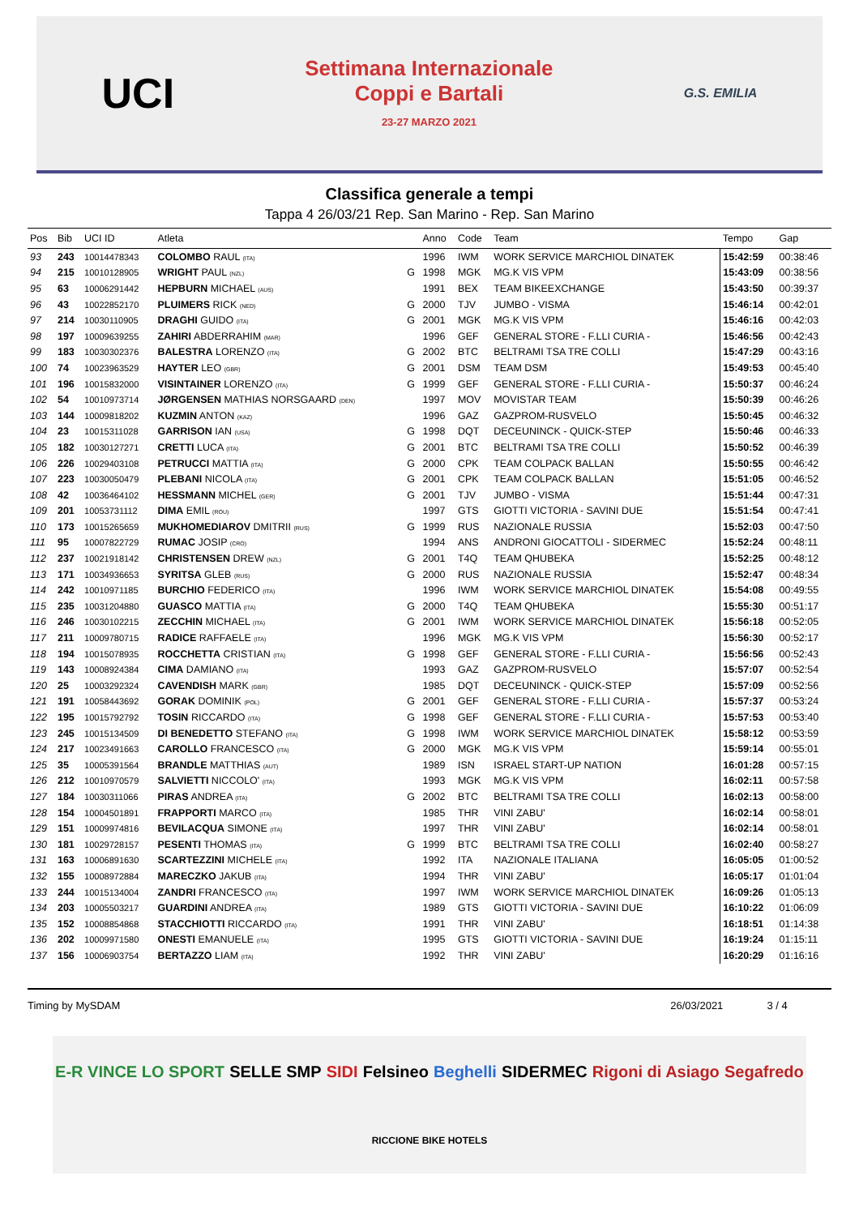UCI
Settimana Internazionale
Coppi e Bartali
23-27 MARZO 2021
G.S. EMILIA
Classifica generale a tempi
Tappa 4 26/03/21 Rep. San Marino - Rep. San Marino
| Pos | Bib | UCI ID | Atleta | | Anno | Code | Team | Tempo | Gap |
| --- | --- | --- | --- | --- | --- | --- | --- | --- | --- |
| 93 | 243 | 10014478343 | COLOMBO RAUL (ITA) | | 1996 | IWM | WORK SERVICE MARCHIOL DINATEK | 15:42:59 | 00:38:46 |
| 94 | 215 | 10010128905 | WRIGHT PAUL (NZL) | G | 1998 | MGK | MG.K VIS VPM | 15:43:09 | 00:38:56 |
| 95 | 63 | 10006291442 | HEPBURN MICHAEL (AUS) | | 1991 | BEX | TEAM BIKEEXCHANGE | 15:43:50 | 00:39:37 |
| 96 | 43 | 10022852170 | PLUIMERS RICK (NED) | G | 2000 | TJV | JUMBO - VISMA | 15:46:14 | 00:42:01 |
| 97 | 214 | 10030110905 | DRAGHI GUIDO (ITA) | G | 2001 | MGK | MG.K VIS VPM | 15:46:16 | 00:42:03 |
| 98 | 197 | 10009639255 | ZAHIRI ABDERRAHIM (MAR) | | 1996 | GEF | GENERAL STORE - F.LLI CURIA - | 15:46:56 | 00:42:43 |
| 99 | 183 | 10030302376 | BALESTRA LORENZO (ITA) | G | 2002 | BTC | BELTRAMI TSA TRE COLLI | 15:47:29 | 00:43:16 |
| 100 | 74 | 10023963529 | HAYTER LEO (GBR) | G | 2001 | DSM | TEAM DSM | 15:49:53 | 00:45:40 |
| 101 | 196 | 10015832000 | VISINTAINER LORENZO (ITA) | G | 1999 | GEF | GENERAL STORE - F.LLI CURIA - | 15:50:37 | 00:46:24 |
| 102 | 54 | 10010973714 | JØRGENSEN MATHIAS NORSGAARD (DEN) | | 1997 | MOV | MOVISTAR TEAM | 15:50:39 | 00:46:26 |
| 103 | 144 | 10009818202 | KUZMIN ANTON (KAZ) | | 1996 | GAZ | GAZPROM-RUSVELO | 15:50:45 | 00:46:32 |
| 104 | 23 | 10015311028 | GARRISON IAN (USA) | G | 1998 | DQT | DECEUNINCK - QUICK-STEP | 15:50:46 | 00:46:33 |
| 105 | 182 | 10030127271 | CRETTI LUCA (ITA) | G | 2001 | BTC | BELTRAMI TSA TRE COLLI | 15:50:52 | 00:46:39 |
| 106 | 226 | 10029403108 | PETRUCCI MATTIA (ITA) | G | 2000 | CPK | TEAM COLPACK BALLAN | 15:50:55 | 00:46:42 |
| 107 | 223 | 10030050479 | PLEBANI NICOLA (ITA) | G | 2001 | CPK | TEAM COLPACK BALLAN | 15:51:05 | 00:46:52 |
| 108 | 42 | 10036464102 | HESSMANN MICHEL (GER) | G | 2001 | TJV | JUMBO - VISMA | 15:51:44 | 00:47:31 |
| 109 | 201 | 10053731112 | DIMA EMIL (ROU) | | 1997 | GTS | GIOTTI VICTORIA - SAVINI DUE | 15:51:54 | 00:47:41 |
| 110 | 173 | 10015265659 | MUKHOMEDIAROV DMITRII (RUS) | G | 1999 | RUS | NAZIONALE RUSSIA | 15:52:03 | 00:47:50 |
| 111 | 95 | 10007822729 | RUMAC JOSIP (CRO) | | 1994 | ANS | ANDRONI GIOCATTOLI - SIDERMEC | 15:52:24 | 00:48:11 |
| 112 | 237 | 10021918142 | CHRISTENSEN DREW (NZL) | G | 2001 | T4Q | TEAM QHUBEKA | 15:52:25 | 00:48:12 |
| 113 | 171 | 10034936653 | SYRITSA GLEB (RUS) | G | 2000 | RUS | NAZIONALE RUSSIA | 15:52:47 | 00:48:34 |
| 114 | 242 | 10010971185 | BURCHIO FEDERICO (ITA) | | 1996 | IWM | WORK SERVICE MARCHIOL DINATEK | 15:54:08 | 00:49:55 |
| 115 | 235 | 10031204880 | GUASCO MATTIA (ITA) | G | 2000 | T4Q | TEAM QHUBEKA | 15:55:30 | 00:51:17 |
| 116 | 246 | 10030102215 | ZECCHIN MICHAEL (ITA) | G | 2001 | IWM | WORK SERVICE MARCHIOL DINATEK | 15:56:18 | 00:52:05 |
| 117 | 211 | 10009780715 | RADICE RAFFAELE (ITA) | | 1996 | MGK | MG.K VIS VPM | 15:56:30 | 00:52:17 |
| 118 | 194 | 10015078935 | ROCCHETTA CRISTIAN (ITA) | G | 1998 | GEF | GENERAL STORE - F.LLI CURIA - | 15:56:56 | 00:52:43 |
| 119 | 143 | 10008924384 | CIMA DAMIANO (ITA) | | 1993 | GAZ | GAZPROM-RUSVELO | 15:57:07 | 00:52:54 |
| 120 | 25 | 10003292324 | CAVENDISH MARK (GBR) | | 1985 | DQT | DECEUNINCK - QUICK-STEP | 15:57:09 | 00:52:56 |
| 121 | 191 | 10058443692 | GORAK DOMINIK (POL) | G | 2001 | GEF | GENERAL STORE - F.LLI CURIA - | 15:57:37 | 00:53:24 |
| 122 | 195 | 10015792792 | TOSIN RICCARDO (ITA) | G | 1998 | GEF | GENERAL STORE - F.LLI CURIA - | 15:57:53 | 00:53:40 |
| 123 | 245 | 10015134509 | DI BENEDETTO STEFANO (ITA) | G | 1998 | IWM | WORK SERVICE MARCHIOL DINATEK | 15:58:12 | 00:53:59 |
| 124 | 217 | 10023491663 | CAROLLO FRANCESCO (ITA) | G | 2000 | MGK | MG.K VIS VPM | 15:59:14 | 00:55:01 |
| 125 | 35 | 10005391564 | BRANDLE MATTHIAS (AUT) | | 1989 | ISN | ISRAEL START-UP NATION | 16:01:28 | 00:57:15 |
| 126 | 212 | 10010970579 | SALVIETTI NICCOLO' (ITA) | | 1993 | MGK | MG.K VIS VPM | 16:02:11 | 00:57:58 |
| 127 | 184 | 10030311066 | PIRAS ANDREA (ITA) | G | 2002 | BTC | BELTRAMI TSA TRE COLLI | 16:02:13 | 00:58:00 |
| 128 | 154 | 10004501891 | FRAPPORTI MARCO (ITA) | | 1985 | THR | VINI ZABU' | 16:02:14 | 00:58:01 |
| 129 | 151 | 10009974816 | BEVILACQUA SIMONE (ITA) | | 1997 | THR | VINI ZABU' | 16:02:14 | 00:58:01 |
| 130 | 181 | 10029728157 | PESENTI THOMAS (ITA) | G | 1999 | BTC | BELTRAMI TSA TRE COLLI | 16:02:40 | 00:58:27 |
| 131 | 163 | 10006891630 | SCARTEZZINI MICHELE (ITA) | | 1992 | ITA | NAZIONALE ITALIANA | 16:05:05 | 01:00:52 |
| 132 | 155 | 10008972884 | MARECZKO JAKUB (ITA) | | 1994 | THR | VINI ZABU' | 16:05:17 | 01:01:04 |
| 133 | 244 | 10015134004 | ZANDRI FRANCESCO (ITA) | | 1997 | IWM | WORK SERVICE MARCHIOL DINATEK | 16:09:26 | 01:05:13 |
| 134 | 203 | 10005503217 | GUARDINI ANDREA (ITA) | | 1989 | GTS | GIOTTI VICTORIA - SAVINI DUE | 16:10:22 | 01:06:09 |
| 135 | 152 | 10008854868 | STACCHIOTTI RICCARDO (ITA) | | 1991 | THR | VINI ZABU' | 16:18:51 | 01:14:38 |
| 136 | 202 | 10009971580 | ONESTI EMANUELE (ITA) | | 1995 | GTS | GIOTTI VICTORIA - SAVINI DUE | 16:19:24 | 01:15:11 |
| 137 | 156 | 10006903754 | BERTAZZO LIAM (ITA) | | 1992 | THR | VINI ZABU' | 16:20:29 | 01:16:16 |
Timing by MySDAM 26/03/2021 3 / 4
E-R VINCE LO SPORT SELLE SMP SIDI Felsineo Beghelli SIDERMEC Rigoni di Asiago Segafredo RICCIONE BIKE HOTELS